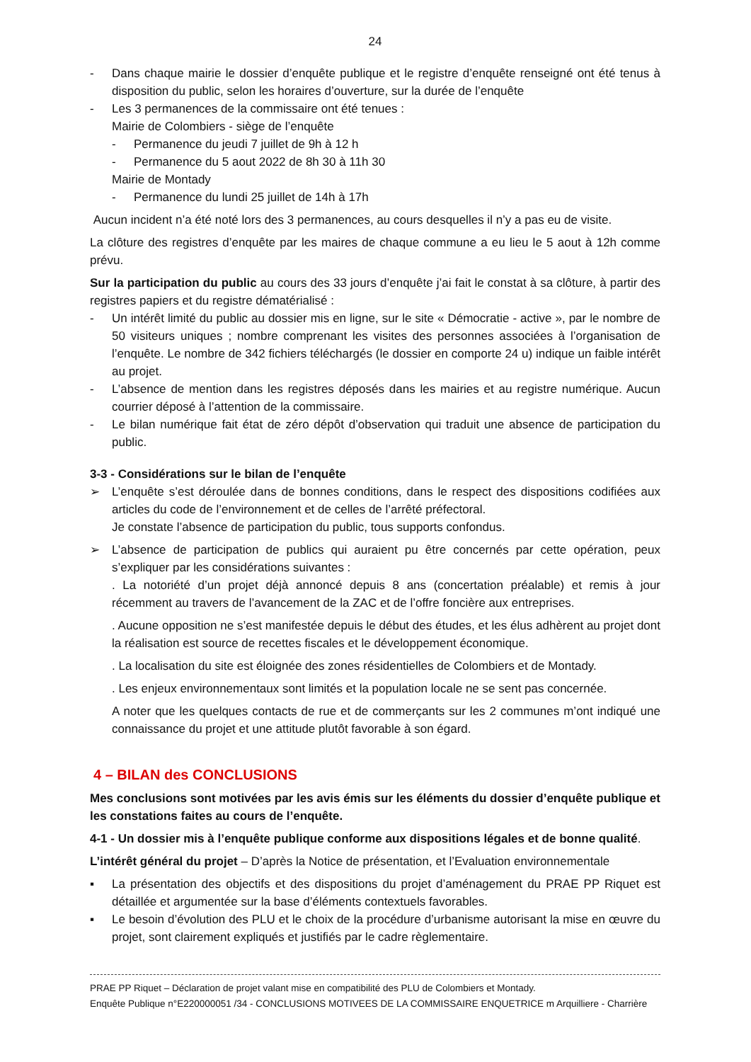24
- Dans chaque mairie le dossier d’enquête publique et le registre d’enquête renseigné ont été tenus à disposition du public, selon les horaires d’ouverture, sur la durée de l’enquête
- Les 3 permanences de la commissaire ont été tenues :
Mairie de Colombiers - siège de l’enquête
- Permanence du jeudi 7 juillet de 9h à 12 h
- Permanence du 5 aout 2022 de 8h 30 à 11h 30
Mairie de Montady
- Permanence du lundi 25 juillet de 14h à 17h
Aucun incident n’a été noté lors des 3 permanences, au cours desquelles il n’y a pas eu de visite.
La clôture des registres d’enquête par les maires de chaque commune a eu lieu le 5 aout à 12h comme prévu.
Sur la participation du public au cours des 33 jours d’enquête j’ai fait le constat à sa clôture, à partir des registres papiers et du registre dématérialisé :
- Un intérêt limité du public au dossier mis en ligne, sur le site « Démocratie - active », par le nombre de 50 visiteurs uniques ; nombre comprenant les visites des personnes associées à l’organisation de l’enquête. Le nombre de 342 fichiers téléchargés (le dossier en comporte 24 u) indique un faible intérêt au projet.
- L’absence de mention dans les registres déposés dans les mairies et au registre numérique. Aucun courrier déposé à l’attention de la commissaire.
- Le bilan numérique fait état de zéro dépôt d’observation qui traduit une absence de participation du public.
3-3 - Considérations sur le bilan de l’enquête
➢ L’enquête s’est déroulée dans de bonnes conditions, dans le respect des dispositions codifiées aux articles du code de l’environnement et de celles de l’arrêté préfectoral.
Je constate l’absence de participation du public, tous supports confondus.
➢ L’absence de participation de publics qui auraient pu être concernés par cette opération, peux s’expliquer par les considérations suivantes :
. La notoriété d’un projet déjà annoncé depuis 8 ans (concertation préalable) et remis à jour récemment au travers de l’avancement de la ZAC et de l’offre foncière aux entreprises.
. Aucune opposition ne s’est manifestée depuis le début des études, et les élus adhèrent au projet dont la réalisation est source de recettes fiscales et le développement économique.
. La localisation du site est éloignée des zones résidentielles de Colombiers et de Montady.
. Les enjeux environnementaux sont limités et la population locale ne se sent pas concernée.
A noter que les quelques contacts de rue et de commerçants sur les 2 communes m’ont indiqué une connaissance du projet et une attitude plutôt favorable à son égard.
4 – BILAN des CONCLUSIONS
Mes conclusions sont motivées par les avis émis sur les éléments du dossier d’enquête publique et les constations faites au cours de l’enquête.
4-1 - Un dossier mis à l’enquête publique conforme aux dispositions légales et de bonne qualité.
L’intérêt général du projet – D’après la Notice de présentation, et l’Evaluation environnementale
▪ La présentation des objectifs et des dispositions du projet d’aménagement du PRAE PP Riquet est détaillée et argumentée sur la base d’éléments contextuels favorables.
▪ Le besoin d’évolution des PLU et le choix de la procédure d’urbanisme autorisant la mise en œuvre du projet, sont clairement expliqués et justifiés par le cadre règlementaire.
PRAE PP Riquet – Déclaration de projet valant mise en compatibilité des PLU de Colombiers et Montady.
Enquête Publique n°E220000051 /34 - CONCLUSIONS MOTIVEES DE LA COMMISSAIRE ENQUETRICE m Arquilliere - Charrière